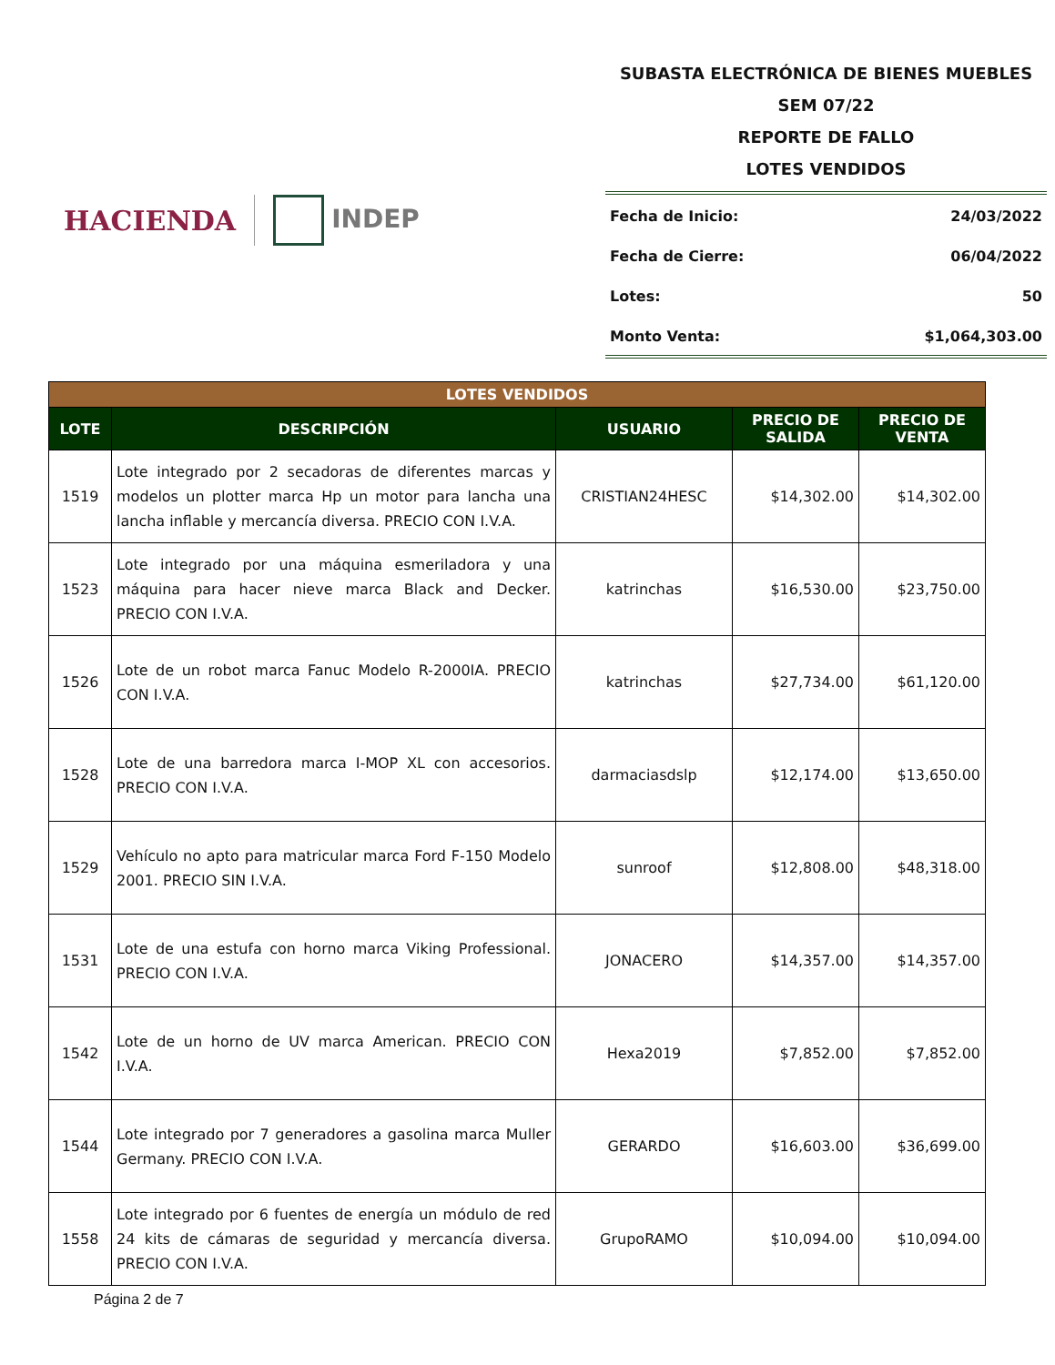HACIENDA INDEP
SUBASTA ELECTRÓNICA DE BIENES MUEBLES
SEM 07/22
REPORTE DE FALLO
LOTES VENDIDOS
Fecha de Inicio: 24/03/2022
Fecha de Cierre: 06/04/2022
Lotes: 50
Monto Venta: $1,064,303.00
| LOTES VENDIDOS | | | | |
| --- | --- | --- | --- | --- |
| LOTE | DESCRIPCIÓN | USUARIO | PRECIO DE SALIDA | PRECIO DE VENTA |
| 1519 | Lote integrado por 2 secadoras de diferentes marcas y modelos un plotter marca Hp un motor para lancha una lancha inflable y mercancía diversa. PRECIO CON I.V.A. | CRISTIAN24HESC | $14,302.00 | $14,302.00 |
| 1523 | Lote integrado por una máquina esmeriladora y una máquina para hacer nieve marca Black and Decker. PRECIO CON I.V.A. | katrinchas | $16,530.00 | $23,750.00 |
| 1526 | Lote de un robot marca Fanuc Modelo R-2000IA. PRECIO CON I.V.A. | katrinchas | $27,734.00 | $61,120.00 |
| 1528 | Lote de una barredora marca I-MOP XL con accesorios. PRECIO CON I.V.A. | darmaciasdslp | $12,174.00 | $13,650.00 |
| 1529 | Vehículo no apto para matricular marca Ford F-150 Modelo 2001. PRECIO SIN I.V.A. | sunroof | $12,808.00 | $48,318.00 |
| 1531 | Lote de una estufa con horno marca Viking Professional. PRECIO CON I.V.A. | JONACERO | $14,357.00 | $14,357.00 |
| 1542 | Lote de un horno de UV marca American. PRECIO CON I.V.A. | Hexa2019 | $7,852.00 | $7,852.00 |
| 1544 | Lote integrado por 7 generadores a gasolina marca Muller Germany. PRECIO CON I.V.A. | GERARDO | $16,603.00 | $36,699.00 |
| 1558 | Lote integrado por 6 fuentes de energía un módulo de red 24 kits de cámaras de seguridad y mercancía diversa. PRECIO CON I.V.A. | GrupoRAMO | $10,094.00 | $10,094.00 |
Página 2 de 7